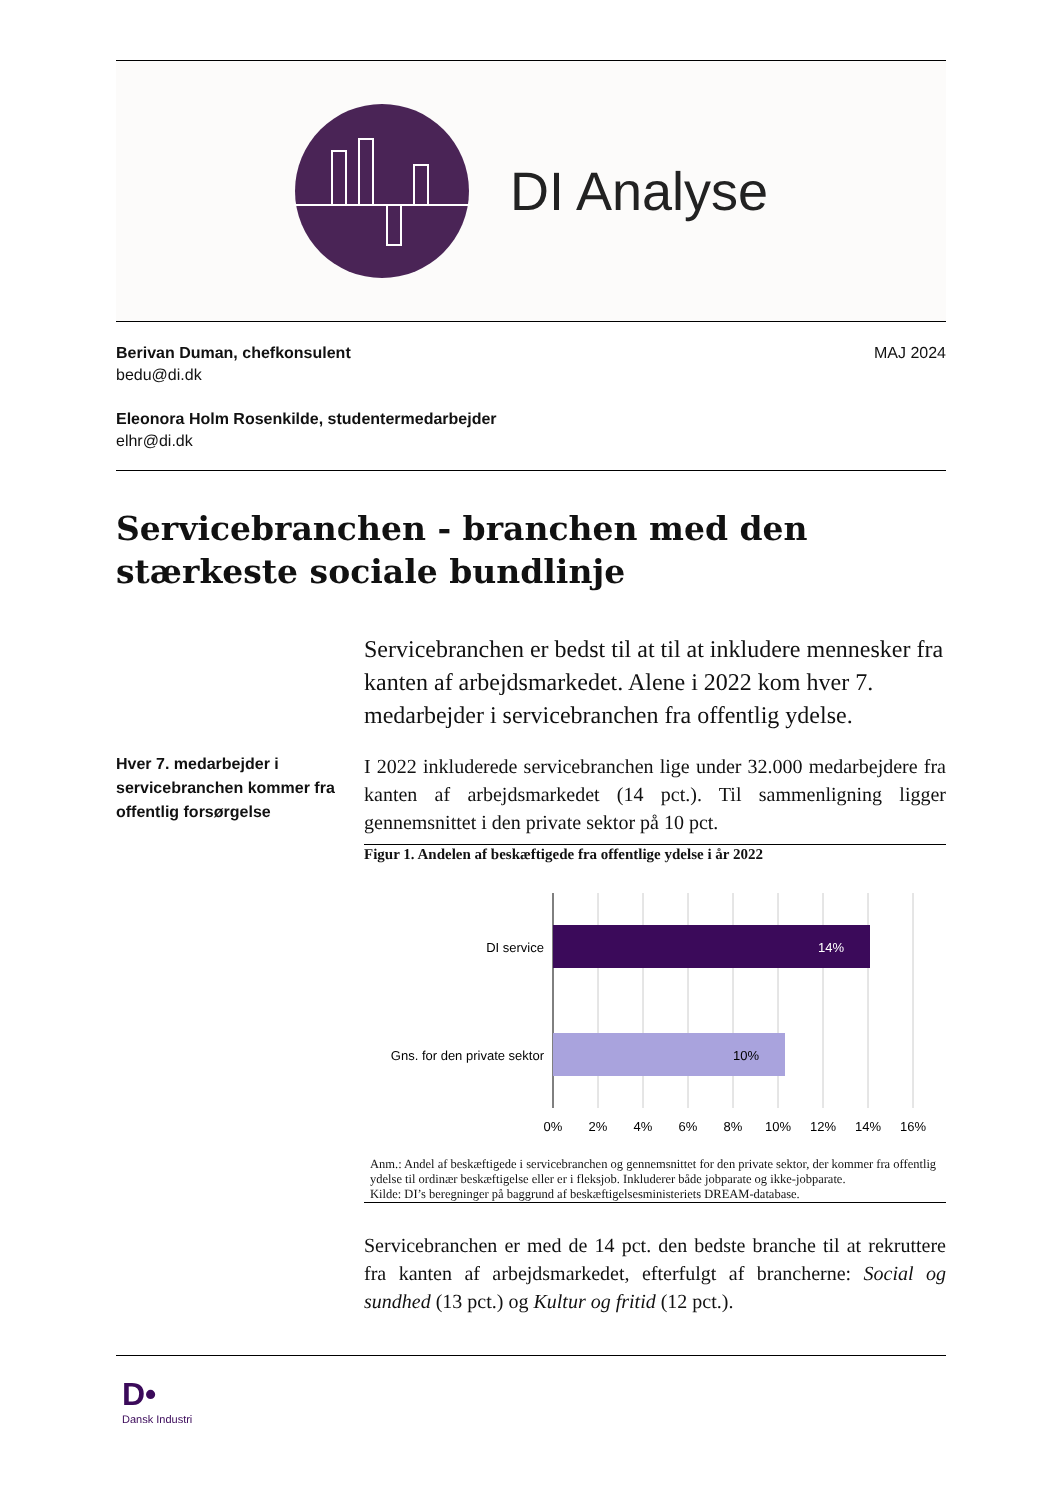DI Analyse
Berivan Duman, chefkonsulent
bedu@di.dk
Eleonora Holm Rosenkilde, studentermedarbejder
elhr@di.dk
MAJ 2024
Servicebranchen - branchen med den stærkeste sociale bundlinje
Servicebranchen er bedst til at til at inkludere mennesker fra kanten af arbejdsmarkedet. Alene i 2022 kom hver 7. medarbejder i servicebranchen fra offentlig ydelse.
Hver 7. medarbejder i servicebranchen kommer fra offentlig forsørgelse
I 2022 inkluderede servicebranchen lige under 32.000 medarbejdere fra kanten af arbejdsmarkedet (14 pct.). Til sammenligning ligger gennemsnittet i den private sektor på 10 pct.
Figur 1. Andelen af beskæftigede fra offentlige ydelse i år 2022
14%
10%
DI service
Gns. for den private sektor
0%
2%
4%
6%
8%
10%
12%
14%
16%
Anm.: Andel af beskæftigede i servicebranchen og gennemsnittet for den private sektor, der kommer fra offentlig ydelse til ordinær beskæftigelse eller er i fleksjob. Inkluderer både jobparate og ikke-jobparate.
Kilde: DI’s beregninger på baggrund af beskæftigelsesministeriets DREAM-database.
Servicebranchen er med de 14 pct. den bedste branche til at rekruttere fra kanten af arbejdsmarkedet, efterfulgt af brancherne: Social og sundhed (13 pct.) og Kultur og fritid (12 pct.).
D•
Dansk Industri